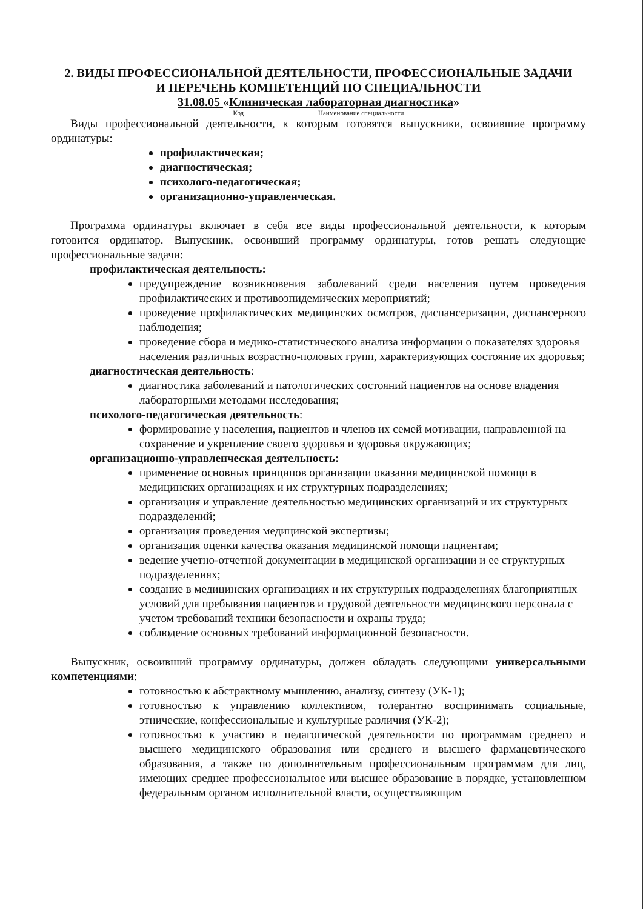2. ВИДЫ ПРОФЕССИОНАЛЬНОЙ ДЕЯТЕЛЬНОСТИ, ПРОФЕССИОНАЛЬНЫЕ ЗАДАЧИ
И ПЕРЕЧЕНЬ КОМПЕТЕНЦИЙ ПО СПЕЦИАЛЬНОСТИ
31.08.05 «Клиническая лабораторная диагностика»
Код Наименование специальности
Виды профессиональной деятельности, к которым готовятся выпускники, освоившие программу ординатуры:
профилактическая;
диагностическая;
психолого-педагогическая;
организационно-управленческая.
Программа ординатуры включает в себя все виды профессиональной деятельности, к которым готовится ординатор. Выпускник, освоивший программу ординатуры, готов решать следующие профессиональные задачи:
профилактическая деятельность:
предупреждение возникновения заболеваний среди населения путем проведения профилактических и противоэпидемических мероприятий;
проведение профилактических медицинских осмотров, диспансеризации, диспансерного наблюдения;
проведение сбора и медико-статистического анализа информации о показателях здоровья населения различных возрастно-половых групп, характеризующих состояние их здоровья;
диагностическая деятельность:
диагностика заболеваний и патологических состояний пациентов на основе владения лабораторными методами исследования;
психолого-педагогическая деятельность:
формирование у населения, пациентов и членов их семей мотивации, направленной на сохранение и укрепление своего здоровья и здоровья окружающих;
организационно-управленческая деятельность:
применение основных принципов организации оказания медицинской помощи в медицинских организациях и их структурных подразделениях;
организация и управление деятельностью медицинских организаций и их структурных подразделений;
организация проведения медицинской экспертизы;
организация оценки качества оказания медицинской помощи пациентам;
ведение учетно-отчетной документации в медицинской организации и ее структурных подразделениях;
создание в медицинских организациях и их структурных подразделениях благоприятных условий для пребывания пациентов и трудовой деятельности медицинского персонала с учетом требований техники безопасности и охраны труда;
соблюдение основных требований информационной безопасности.
Выпускник, освоивший программу ординатуры, должен обладать следующими универсальными компетенциями:
готовностью к абстрактному мышлению, анализу, синтезу (УК-1);
готовностью к управлению коллективом, толерантно воспринимать социальные, этнические, конфессиональные и культурные различия (УК-2);
готовностью к участию в педагогической деятельности по программам среднего и высшего медицинского образования или среднего и высшего фармацевтического образования, а также по дополнительным профессиональным программам для лиц, имеющих среднее профессиональное или высшее образование в порядке, установленном федеральным органом исполнительной власти, осуществляющим